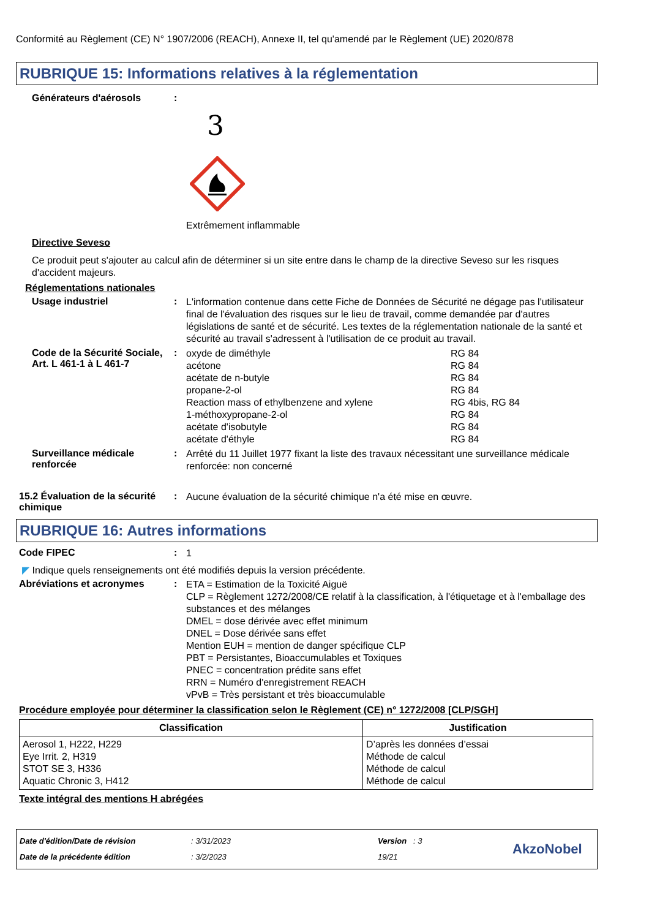Conformité au Règlement (CE) N° 1907/2006 (REACH), Annexe II, tel qu'amendé par le Règlement (UE) 2020/878
RUBRIQUE 15: Informations relatives à la réglementation
Générateurs d'aérosols :
3
Extrêmement inflammable
Directive Seveso
Ce produit peut s'ajouter au calcul afin de déterminer si un site entre dans le champ de la directive Seveso sur les risques d'accident majeurs.
Réglementations nationales
Usage industriel :
L'information contenue dans cette Fiche de Données de Sécurité ne dégage pas l'utilisateur final de l'évaluation des risques sur le lieu de travail, comme demandée par d'autres législations de santé et de sécurité. Les textes de la réglementation nationale de la santé et sécurité au travail s'adressent à l'utilisation de ce produit au travail.
Code de la Sécurité Sociale, Art. L 461-1 à L 461-7
:
| oxyde de diméthyle | RG 84 |
| acétone | RG 84 |
| acétate de n-butyle | RG 84 |
| propane-2-ol | RG 84 |
| Reaction mass of ethylbenzene and xylene | RG 4bis, RG 84 |
| 1-méthoxypropane-2-ol | RG 84 |
| acétate d'isobutyle | RG 84 |
| acétate d'éthyle | RG 84 |
Surveillance médicale renforcée
:
Arrêté du 11 Juillet 1977 fixant la liste des travaux nécessitant une surveillance médicale renforcée: non concerné
15.2 Évaluation de la sécurité chimique
:
Aucune évaluation de la sécurité chimique n'a été mise en œuvre.
RUBRIQUE 16: Autres informations
Code FIPEC :
1
◤ Indique quels renseignements ont été modifiés depuis la version précédente.
Abréviations et acronymes :
ETA = Estimation de la Toxicité Aiguë
CLP = Règlement 1272/2008/CE relatif à la classification, à l'étiquetage et à l'emballage des substances et des mélanges
DMEL = dose dérivée avec effet minimum
DNEL = Dose dérivée sans effet
Mention EUH = mention de danger spécifique CLP
PBT = Persistantes, Bioaccumulables et Toxiques
PNEC = concentration prédite sans effet
RRN = Numéro d'enregistrement REACH
vPvB = Très persistant et très bioaccumulable
Procédure employée pour déterminer la classification selon le Règlement (CE) n° 1272/2008 [CLP/SGH]
| Classification | Justification |
| --- | --- |
| Aerosol 1, H222, H229 Eye Irrit. 2, H319 STOT SE 3, H336 Aquatic Chronic 3, H412 | D’après les données d’essai Méthode de calcul Méthode de calcul Méthode de calcul |
Texte intégral des mentions H abrégées
Date d'édition/Date de révision
Date de la précédente édition
: 3/31/2023
: 3/2/2023
Version : 3
19/21
AkzoNobel